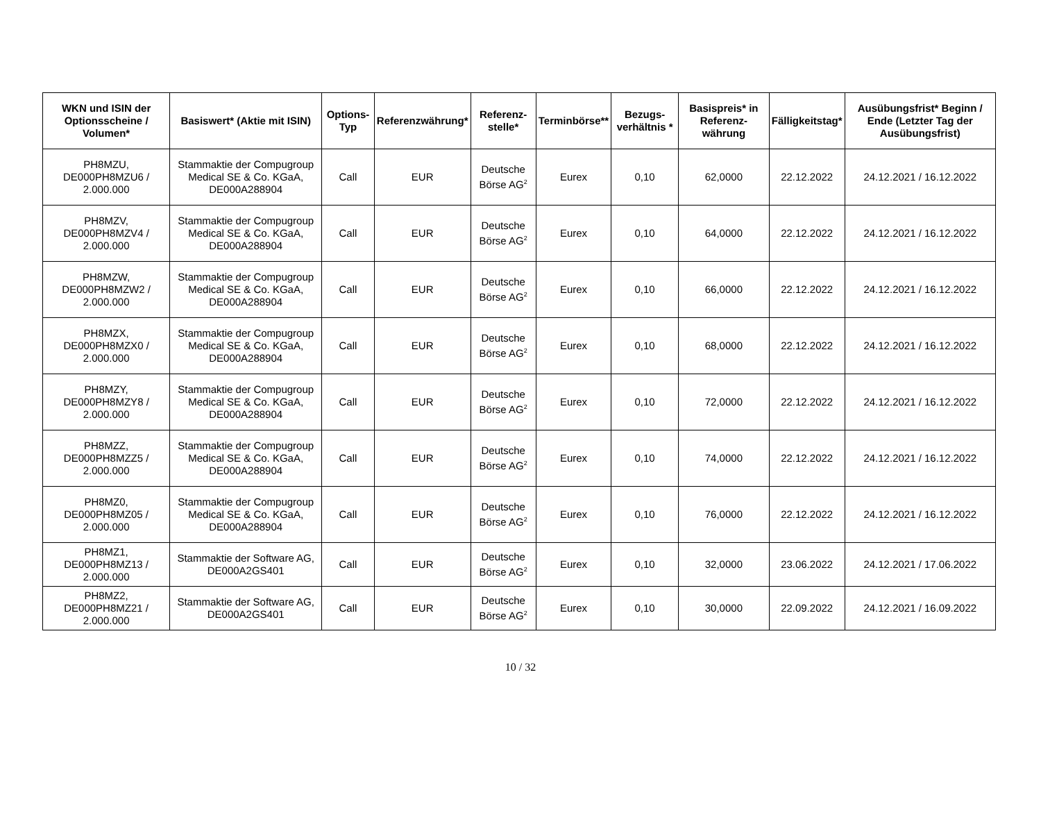| WKN und ISIN der Optionsscheine / Volumen* | Basiswert* (Aktie mit ISIN) | Options-Typ | Referenzwährung* | Referenz-stelle* | Terminbörse** | Bezugs-verhältnis * | Basispreis* in Referenz-währung | Fälligkeitstag* | Ausübungsfrist* Beginn / Ende (Letzter Tag der Ausübungsfrist) |
| --- | --- | --- | --- | --- | --- | --- | --- | --- | --- |
| PH8MZU, DE000PH8MZU6 / 2.000.000 | Stammaktie der Compugroup Medical SE & Co. KGaA, DE000A288904 | Call | EUR | Deutsche Börse AG<sup>2</sup> | Eurex | 0,10 | 62,0000 | 22.12.2022 | 24.12.2021 / 16.12.2022 |
| PH8MZV, DE000PH8MZV4 / 2.000.000 | Stammaktie der Compugroup Medical SE & Co. KGaA, DE000A288904 | Call | EUR | Deutsche Börse AG<sup>2</sup> | Eurex | 0,10 | 64,0000 | 22.12.2022 | 24.12.2021 / 16.12.2022 |
| PH8MZW, DE000PH8MZW2 / 2.000.000 | Stammaktie der Compugroup Medical SE & Co. KGaA, DE000A288904 | Call | EUR | Deutsche Börse AG<sup>2</sup> | Eurex | 0,10 | 66,0000 | 22.12.2022 | 24.12.2021 / 16.12.2022 |
| PH8MZX, DE000PH8MZX0 / 2.000.000 | Stammaktie der Compugroup Medical SE & Co. KGaA, DE000A288904 | Call | EUR | Deutsche Börse AG<sup>2</sup> | Eurex | 0,10 | 68,0000 | 22.12.2022 | 24.12.2021 / 16.12.2022 |
| PH8MZY, DE000PH8MZY8 / 2.000.000 | Stammaktie der Compugroup Medical SE & Co. KGaA, DE000A288904 | Call | EUR | Deutsche Börse AG<sup>2</sup> | Eurex | 0,10 | 72,0000 | 22.12.2022 | 24.12.2021 / 16.12.2022 |
| PH8MZZ, DE000PH8MZZ5 / 2.000.000 | Stammaktie der Compugroup Medical SE & Co. KGaA, DE000A288904 | Call | EUR | Deutsche Börse AG<sup>2</sup> | Eurex | 0,10 | 74,0000 | 22.12.2022 | 24.12.2021 / 16.12.2022 |
| PH8MZ0, DE000PH8MZ05 / 2.000.000 | Stammaktie der Compugroup Medical SE & Co. KGaA, DE000A288904 | Call | EUR | Deutsche Börse AG<sup>2</sup> | Eurex | 0,10 | 76,0000 | 22.12.2022 | 24.12.2021 / 16.12.2022 |
| PH8MZ1, DE000PH8MZ13 / 2.000.000 | Stammaktie der Software AG, DE000A2GS401 | Call | EUR | Deutsche Börse AG<sup>2</sup> | Eurex | 0,10 | 32,0000 | 23.06.2022 | 24.12.2021 / 17.06.2022 |
| PH8MZ2, DE000PH8MZ21 / 2.000.000 | Stammaktie der Software AG, DE000A2GS401 | Call | EUR | Deutsche Börse AG<sup>2</sup> | Eurex | 0,10 | 30,0000 | 22.09.2022 | 24.12.2021 / 16.09.2022 |
10 / 32